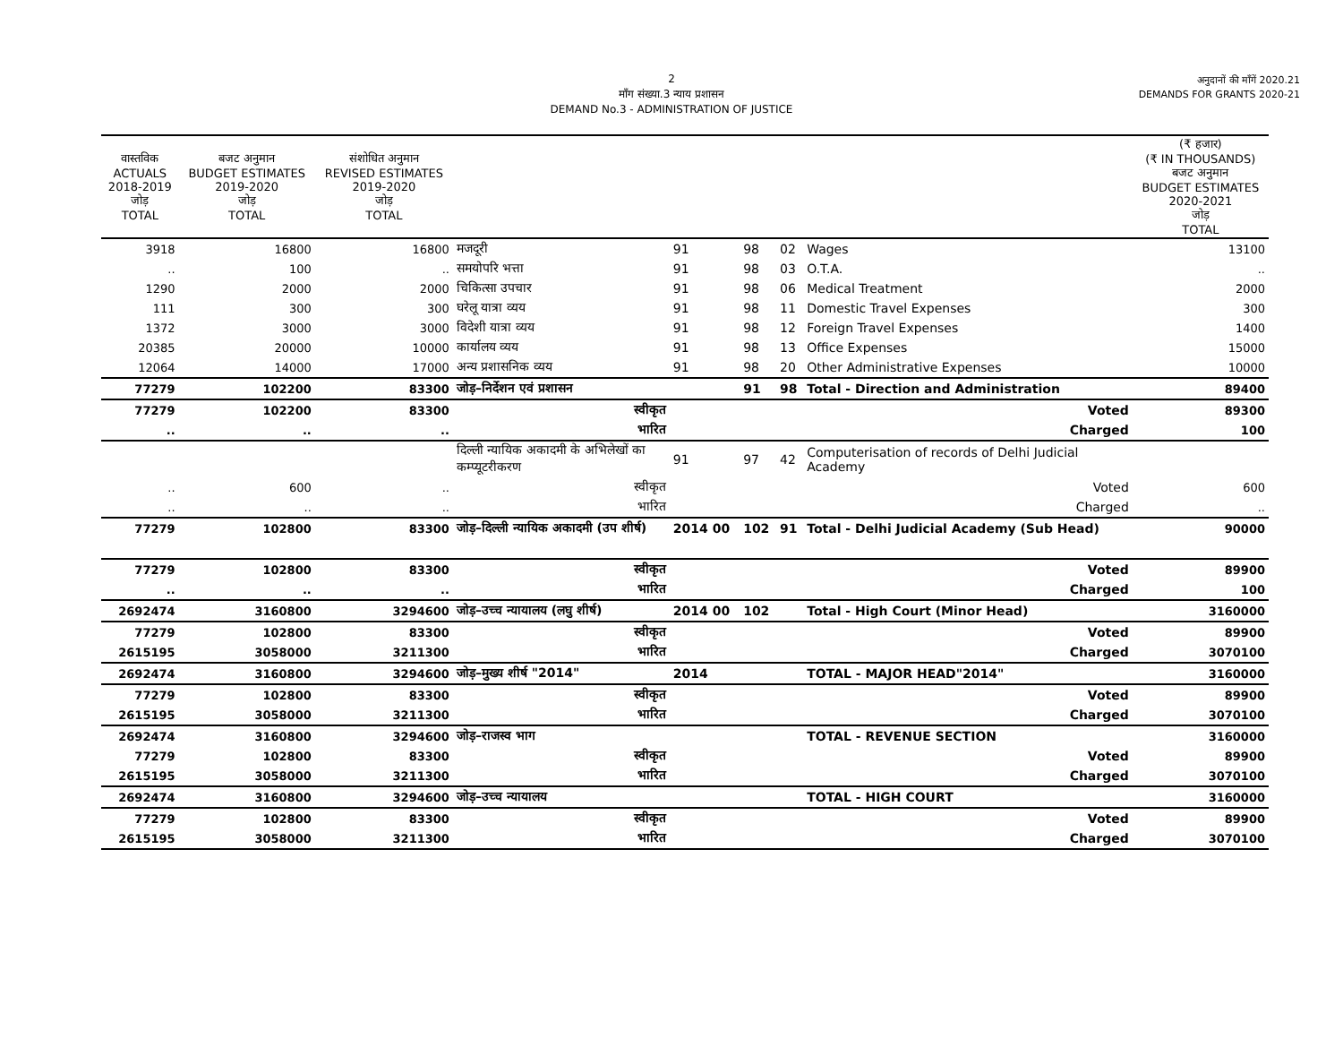2
माँग संख्या.3 न्याय प्रशासन
DEMAND No.3 - ADMINISTRATION OF JUSTICE
अनुदानों की माँगें 2020.21
DEMANDS FOR GRANTS 2020-21
| वास्तविक ACTUALS 2018-2019 जोड़ TOTAL | बजट अनुमान BUDGET ESTIMATES 2019-2020 जोड़ TOTAL | संशोधित अनुमान REVISED ESTIMATES 2019-2020 जोड़ TOTAL | | | | | | | (₹ हजार) (₹ IN THOUSANDS) बजट अनुमान BUDGET ESTIMATES 2020-2021 जोड़ TOTAL |
| --- | --- | --- | --- | --- | --- | --- | --- | --- | --- |
| 3918 | 16800 | 16800 | मजदूरी | | 91 | 98 | 02 | Wages | 13100 |
| .. | 100 | .. | समयोपरि भत्ता | | 91 | 98 | 03 | O.T.A. | .. |
| 1290 | 2000 | 2000 | चिकित्सा उपचार | | 91 | 98 | 06 | Medical Treatment | 2000 |
| 111 | 300 | 300 | घरेलू यात्रा व्यय | | 91 | 98 | 11 | Domestic Travel Expenses | 300 |
| 1372 | 3000 | 3000 | विदेशी यात्रा व्यय | | 91 | 98 | 12 | Foreign Travel Expenses | 1400 |
| 20385 | 20000 | 10000 | कार्यालय व्यय | | 91 | 98 | 13 | Office Expenses | 15000 |
| 12064 | 14000 | 17000 | अन्य प्रशासनिक व्यय | | 91 | 98 | 20 | Other Administrative Expenses | 10000 |
| 77279 | 102200 | 83300 | जोड़–निर्देशन एवं प्रशासन | | | 91 | 98 | Total - Direction and Administration | 89400 |
| 77279 | 102200 | 83300 | स्वीकृत | | Voted | | | | 89300 |
| .. | .. | .. | भारित | | Charged | | | | 100 |
| | | | दिल्ली न्यायिक अकादमी के अभिलेखों का कम्प्यूटरीकरण | | 91 | 97 | 42 | Computerisation of records of Delhi Judicial Academy | |
| .. | 600 | .. | स्वीकृत | | Voted | | | | 600 |
| .. | .. | .. | भारित | | Charged | | | | .. |
| 77279 | 102800 | 83300 | जोड़–दिल्ली न्यायिक अकादमी (उप शीर्ष) | | 2014 00 | 102 | 91 | Total - Delhi Judicial Academy (Sub Head) | 90000 |
| 77279 | 102800 | 83300 | स्वीकृत | | Voted | | | | 89900 |
| .. | .. | .. | भारित | | Charged | | | | 100 |
| 2692474 | 3160800 | 3294600 | जोड़–उच्च न्यायालय (लघु शीर्ष) | | 2014 00 | 102 | | Total - High Court (Minor Head) | 3160000 |
| 77279 | 102800 | 83300 | स्वीकृत | | Voted | | | | 89900 |
| 2615195 | 3058000 | 3211300 | भारित | | Charged | | | | 3070100 |
| 2692474 | 3160800 | 3294600 | जोड़–मुख्य शीर्ष "2014" | | 2014 | | | TOTAL - MAJOR HEAD"2014" | 3160000 |
| 77279 | 102800 | 83300 | स्वीकृत | | Voted | | | | 89900 |
| 2615195 | 3058000 | 3211300 | भारित | | Charged | | | | 3070100 |
| 2692474 | 3160800 | 3294600 | जोड़–राजस्व भाग | | | | | TOTAL - REVENUE SECTION | 3160000 |
| 77279 | 102800 | 83300 | स्वीकृत | | Voted | | | | 89900 |
| 2615195 | 3058000 | 3211300 | भारित | | Charged | | | | 3070100 |
| 2692474 | 3160800 | 3294600 | जोड़–उच्च न्यायालय | | | | | TOTAL - HIGH COURT | 3160000 |
| 77279 | 102800 | 83300 | स्वीकृत | | Voted | | | | 89900 |
| 2615195 | 3058000 | 3211300 | भारित | | Charged | | | | 3070100 |